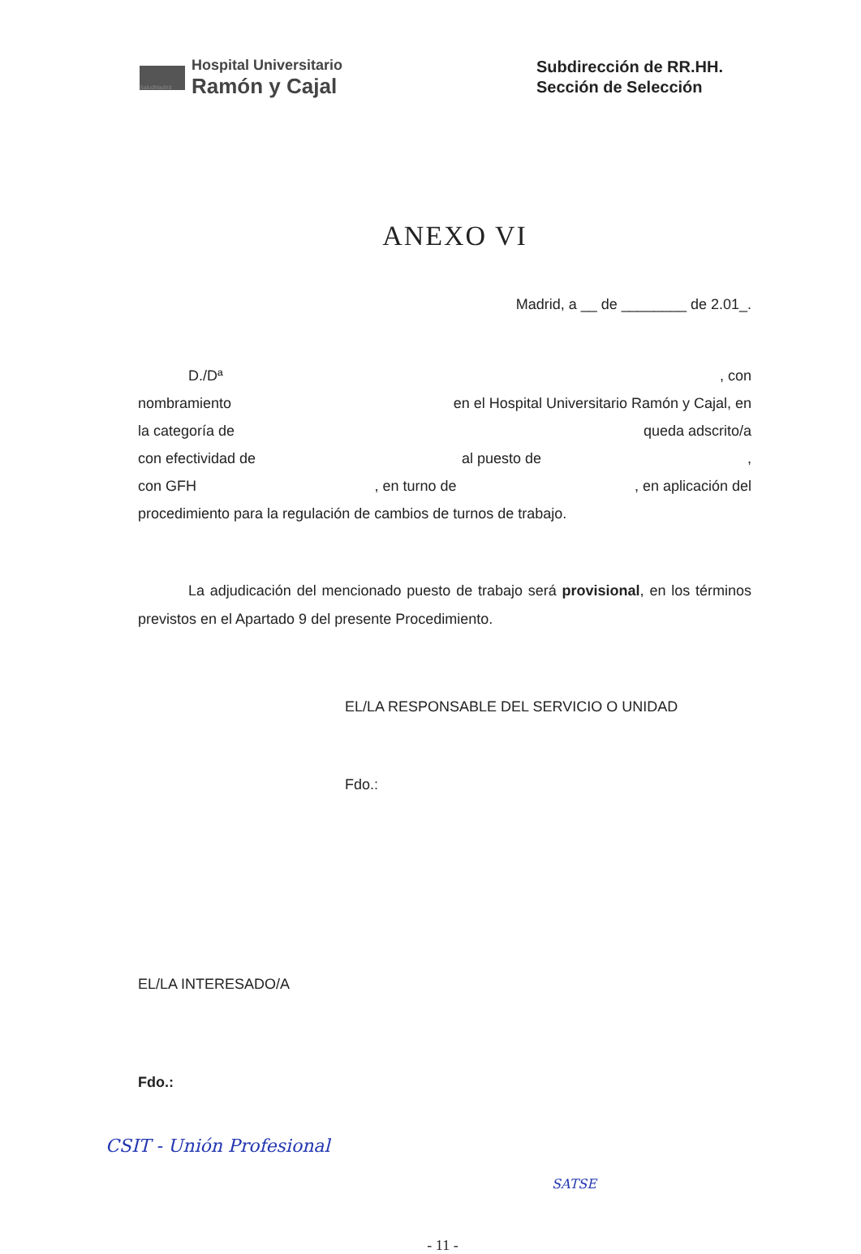SaludMadrid
Hospital Universitario
Ramón y Cajal
Subdirección de RR.HH.
Sección de Selección
ANEXO VI
Madrid, a __ de ________ de 2.01_.
D./Dª, con
nombramiento en el Hospital Universitario Ramón y Cajal, en
la categoría de queda adscrito/a
con efectividad de al puesto de,
con GFH, en turno de, en aplicación del
procedimiento para la regulación de cambios de turnos de trabajo.
La adjudicación del mencionado puesto de trabajo será provisional, en los términos previstos en el Apartado 9 del presente Procedimiento.
EL/LA RESPONSABLE DEL SERVICIO O UNIDAD
Fdo.:
EL/LA INTERESADO/A
Fdo.:
- 11 -
CSIT - Unión Profesional
SATSE